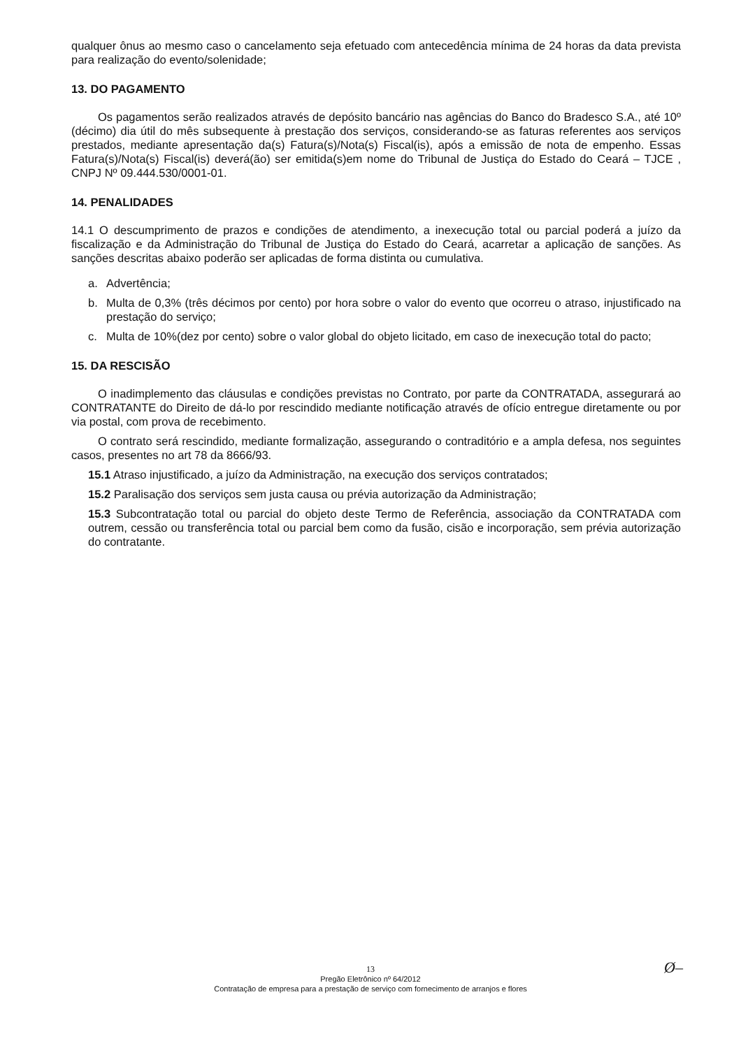qualquer ônus ao mesmo caso o cancelamento seja efetuado com antecedência mínima de 24 horas da data prevista para realização do evento/solenidade;
13. DO PAGAMENTO
Os pagamentos serão realizados através de depósito bancário nas agências do Banco do Bradesco S.A., até 10º (décimo) dia útil do mês subsequente à prestação dos serviços, considerando-se as faturas referentes aos serviços prestados, mediante apresentação da(s) Fatura(s)/Nota(s) Fiscal(is), após a emissão de nota de empenho. Essas Fatura(s)/Nota(s) Fiscal(is) deverá(ão) ser emitida(s)em nome do Tribunal de Justiça do Estado do Ceará – TJCE , CNPJ Nº 09.444.530/0001-01.
14. PENALIDADES
14.1 O descumprimento de prazos e condições de atendimento, a inexecução total ou parcial poderá a juízo da fiscalização e da Administração do Tribunal de Justiça do Estado do Ceará, acarretar a aplicação de sanções. As sanções descritas abaixo poderão ser aplicadas de forma distinta ou cumulativa.
a. Advertência;
b. Multa de 0,3% (três décimos por cento) por hora sobre o valor do evento que ocorreu o atraso, injustificado na prestação do serviço;
c. Multa de 10%(dez por cento) sobre o valor global do objeto licitado, em caso de inexecução total do pacto;
15. DA RESCISÃO
O inadimplemento das cláusulas e condições previstas no Contrato, por parte da CONTRATADA, assegurará ao CONTRATANTE do Direito de dá-lo por rescindido mediante notificação através de ofício entregue diretamente ou por via postal, com prova de recebimento.
O contrato será rescindido, mediante formalização, assegurando o contraditório e a ampla defesa, nos seguintes casos, presentes no art 78 da 8666/93.
15.1 Atraso injustificado, a juízo da Administração, na execução dos serviços contratados;
15.2 Paralisação dos serviços sem justa causa ou prévia autorização da Administração;
15.3 Subcontratação total ou parcial do objeto deste Termo de Referência, associação da CONTRATADA com outrem, cessão ou transferência total ou parcial bem como da fusão, cisão e incorporação, sem prévia autorização do contratante.
Ø–
13
Pregão Eletrônico nº 64/2012
Contratação de empresa para a prestação de serviço com fornecimento de arranjos e flores